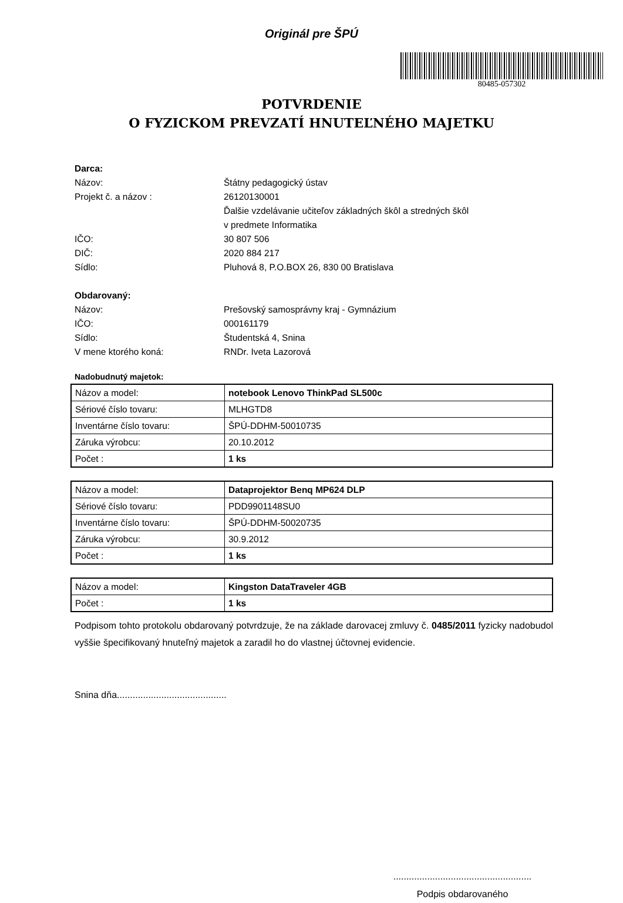Originál pre ŠPÚ
80485-057302
POTVRDENIE
O FYZICKOM PREVZATÍ HNUTEĽNÉHO MAJETKU
Darca:
Názov: Štátny pedagogický ústav
Projekt č. a názov : 26120130001
Ďalšie vzdelávanie učiteľov základných škôl a stredných škôl
v predmete Informatika
IČO: 30 807 506
DIČ: 2020 884 217
Sídlo: Pluhová 8, P.O.BOX 26, 830 00 Bratislava
Obdarovaný:
Názov: Prešovský samosprávny kraj - Gymnázium
IČO: 000161179
Sídlo: Študentská 4, Snina
V mene ktorého koná: RNDr. Iveta Lazorová
Nadobudnutý majetok:
| Názov a model: | notebook Lenovo ThinkPad SL500c |
| Sériové číslo tovaru: | MLHGTD8 |
| Inventárne číslo tovaru: | ŠPÚ-DDHM-50010735 |
| Záruka výrobcu: | 20.10.2012 |
| Počet : | 1 ks |
| Názov a model: | Dataprojektor Benq MP624 DLP |
| Sériové číslo tovaru: | PDD9901148SU0 |
| Inventárne číslo tovaru: | ŠPÚ-DDHM-50020735 |
| Záruka výrobcu: | 30.9.2012 |
| Počet : | 1 ks |
| Názov a model: | Kingston DataTraveler 4GB |
| Počet : | 1 ks |
Podpisom tohto protokolu obdarovaný potvrdzuje, že na základe darovacej zmluvy č. 0485/2011 fyzicky nadobudol vyššie špecifikovaný hnuteľný majetok a zaradil ho do vlastnej účtovnej evidencie.
Snina dňa..........................................
.....................................................
Podpis obdarovaného